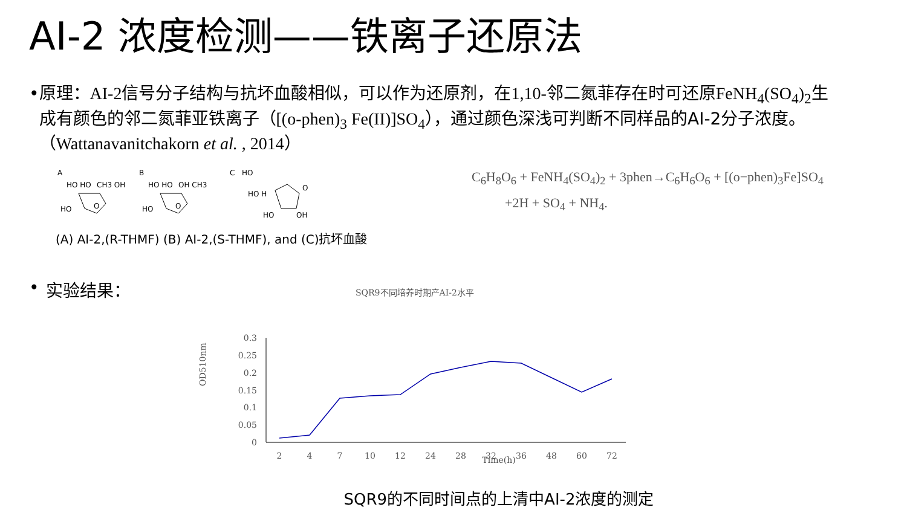AI-2 浓度检测——铁离子还原法
• 原理：AI-2信号分子结构与抗坏血酸相似，可以作为还原剂，在1,10-邻二氮菲存在时可还原FeNH<sub>4</sub>(SO<sub>4</sub>)<sub>2</sub>生成有颜色的邻二氮菲亚铁离子（[(o-phen)<sub>3</sub> Fe(II)]SO<sub>4</sub>），通过颜色深浅可判断不同样品的AI-2分子浓度。（Wattanavanitchakorn et al. , 2014）
A
B
C
HO HO
CH3 OH
HO
O
HO HO
OH CH3
HO
O
HO
HO H
O
HO
OH
C<sub>6</sub>H<sub>8</sub>O<sub>6</sub> + FeNH<sub>4</sub>(SO<sub>4</sub>)<sub>2</sub> + 3phen→C<sub>6</sub>H<sub>6</sub>O<sub>6</sub> + [(o−phen)<sub>3</sub>Fe]SO<sub>4</sub>
+2H + SO<sub>4</sub> + NH<sub>4</sub>.
(A) AI-2,(R-THMF) (B) AI-2,(S-THMF), and (C)抗坏血酸
• 实验结果：
SQR9不同培养时期产AI-2水平
OD510nm
0.3
0.25
0.2
0.15
0.1
0.05
0
2
4
7
10
12
24
28
32
36
48
60
72
Time(h)
SQR9的不同时间点的上清中AI-2浓度的测定